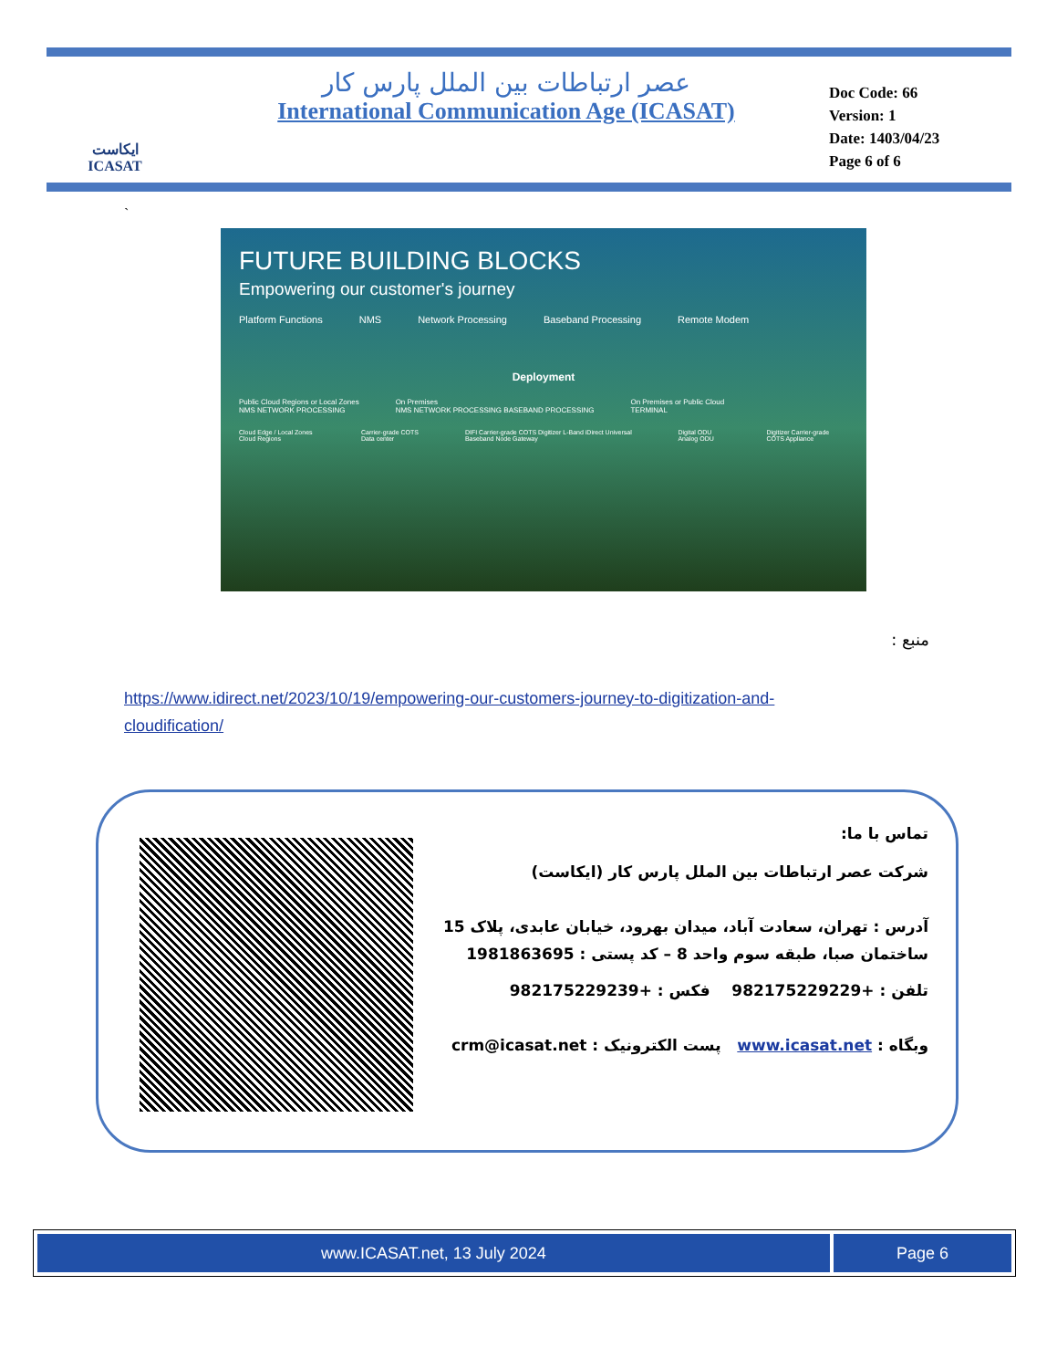ایکاست
ICASAT
عصر ارتباطات بین الملل پارس کار
International Communication Age (ICASAT)
Doc Code: 66
Version: 1
Date: 1403/04/23
Page 6 of 6
`
FUTURE BUILDING BLOCKS
Empowering our customer's journey
Platform Functions NMS Network Processing Baseband Processing Remote Modem
Deployment
Public Cloud Regions or Local Zones
NMS NETWORK PROCESSING On Premises
NMS NETWORK PROCESSING BASEBAND PROCESSING On Premises or Public Cloud
TERMINAL
Cloud Edge / Local Zones Cloud Regions Carrier-grade COTS Data center DIFI Carrier-grade COTS Digitizer L-Band iDirect Universal Baseband Node Gateway Digital ODU Analog ODU Digitizer Carrier-grade COTS Appliance
منبع :
https://www.idirect.net/2023/10/19/empowering-our-customers-journey-to-digitization-and-cloudification/
تماس با ما:
شرکت عصر ارتباطات بین الملل پارس کار (ایکاست)
آدرس : تهران، سعادت آباد، میدان بهرود، خیابان عابدی، پلاک 15 ساختمان صبا، طبقه سوم واحد 8 – کد پستی : 1981863695
تلفن : +982175229229 فکس : +982175229239
وبگاه : www.icasat.net پست الکترونیک : crm@icasat.net
www.ICASAT.net, 13 July 2024 Page 6